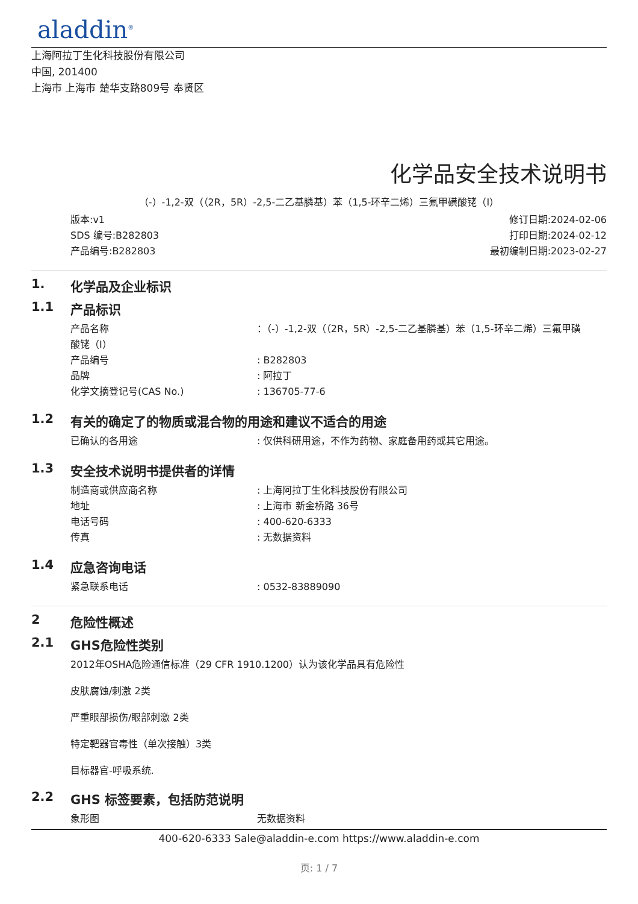aladdin<sup>®</sup>
上海阿拉丁生化科技股份有限公司
中国, 201400
上海市 上海市 楚华支路809号 奉贤区
化学品安全技术说明书
（-）-1,2-双（（2R，5R）-2,5-二乙基膦基）苯（1,5-环辛二烯）三氟甲磺酸铑（I）
版本:v1
SDS 编号:B282803
产品编号:B282803
修订日期:2024-02-06
打印日期:2024-02-12
最初编制日期:2023-02-27
1. 化学品及企业标识
1.1 产品标识
产品名称 ：（-）-1,2-双（（2R，5R）-2,5-二乙基膦基）苯（1,5-环辛二烯）三氟甲磺
酸铑（I）
产品编号 : B282803
品牌 : 阿拉丁
化学文摘登记号(CAS No.) : 136705-77-6
1.2 有关的确定了的物质或混合物的用途和建议不适合的用途
已确认的各用途 : 仅供科研用途，不作为药物、家庭备用药或其它用途。
1.3 安全技术说明书提供者的详情
制造商或供应商名称 : 上海阿拉丁生化科技股份有限公司
地址 : 上海市 新金桥路 36号
电话号码 : 400-620-6333
传真 : 无数据资料
1.4 应急咨询电话
紧急联系电话 : 0532-83889090
2 危险性概述
2.1 GHS危险性类别
2012年OSHA危险通信标准（29 CFR 1910.1200）认为该化学品具有危险性
皮肤腐蚀/刺激 2类
严重眼部损伤/眼部刺激 2类
特定靶器官毒性（单次接触）3类
目标器官-呼吸系统.
2.2 GHS 标签要素，包括防范说明
象形图 无数据资料
400-620-6333 Sale@aladdin-e.com https://www.aladdin-e.com
页: 1 / 7